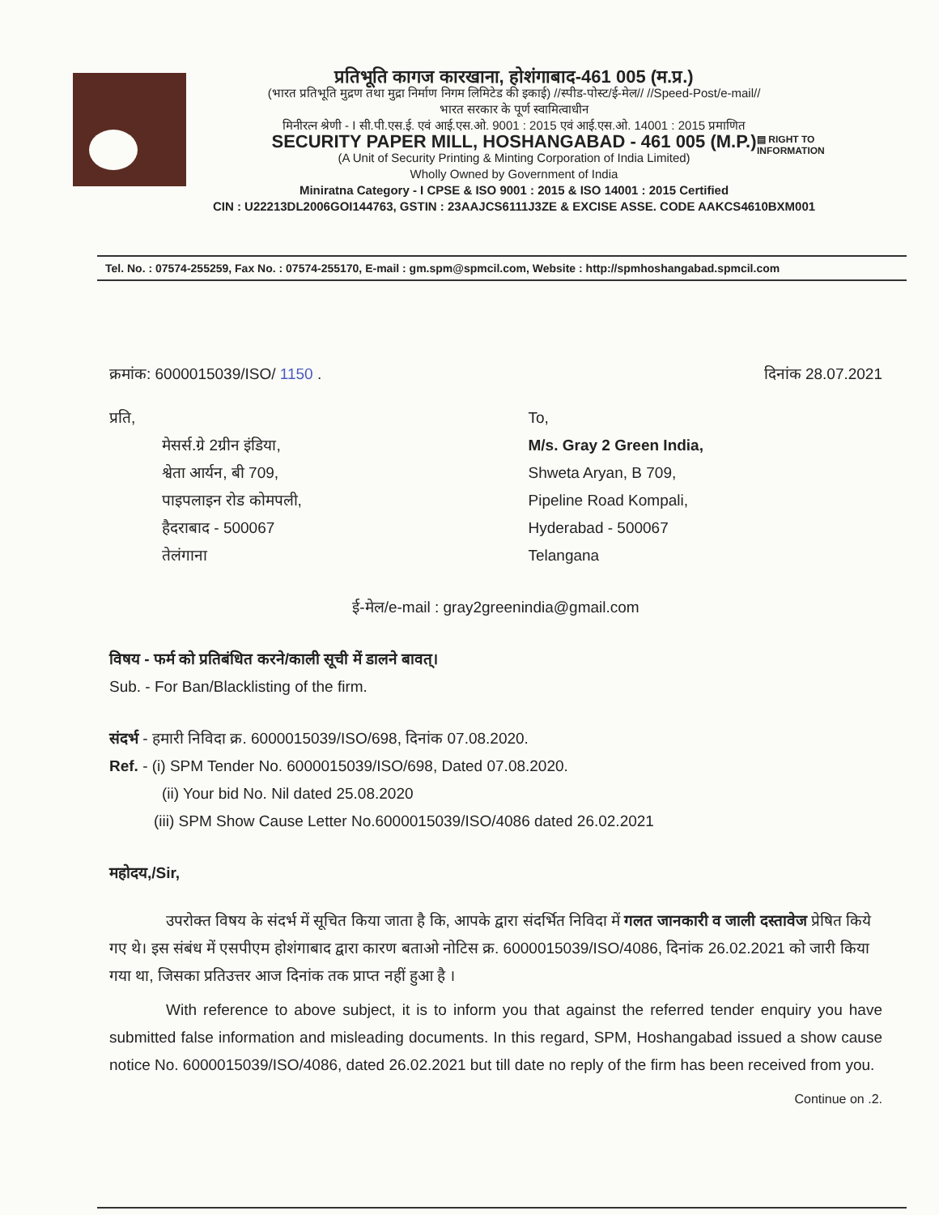प्रतिभूति कागज कारखाना, होशंगाबाद-461 005 (म.प्र.)
(भारत प्रतिभूति मुद्रण तथा मुद्रा निर्माण निगम लिमिटेड की इकाई) //स्पीड-पोस्ट/ई-मेल// //Speed-Post/e-mail//
भारत सरकार के पूर्ण स्वामित्वाधीन
मिनीरत्न श्रेणी - I सी.पी.एस.ई. एवं आई.एस.ओ. 9001 : 2015 एवं आई.एस.ओ. 14001 : 2015 प्रमाणित
SECURITY PAPER MILL, HOSHANGABAD - 461 005 (M.P.)
(A Unit of Security Printing & Minting Corporation of India Limited)
Wholly Owned by Government of India
Miniratna Category - I CPSE & ISO 9001 : 2015 & ISO 14001 : 2015 Certified
CIN : U22213DL2006GOI144763, GSTIN : 23AAJCS6111J3ZE & EXCISE ASSE. CODE AAKCS4610BXM001
▤ RIGHT TO
INFORMATION
Tel. No. : 07574-255259, Fax No. : 07574-255170, E-mail : gm.spm@spmcil.com, Website : http://spmhoshangabad.spmcil.com
क्रमांक: 6000015039/ISO/ 1150 . दिनांक 28.07.2021
प्रति,
मेसर्स.ग्रे 2ग्रीन इंडिया,
श्वेता आर्यन, बी 709,
पाइपलाइन रोड कोमपली,
हैदराबाद - 500067
तेलंगाना
To,
M/s. Gray 2 Green India,
Shweta Aryan, B 709,
Pipeline Road Kompali,
Hyderabad - 500067
Telangana
ई-मेल/e-mail : gray2greenindia@gmail.com
विषय - फर्म को प्रतिबंधित करने/काली सूची में डालने बावत्।
Sub. - For Ban/Blacklisting of the firm.
संदर्भ - हमारी निविदा क्र. 6000015039/ISO/698, दिनांक 07.08.2020.
Ref. - (i) SPM Tender No. 6000015039/ISO/698, Dated 07.08.2020.
(ii) Your bid No. Nil dated 25.08.2020
(iii) SPM Show Cause Letter No.6000015039/ISO/4086 dated 26.02.2021
महोदय,/Sir,
उपरोक्त विषय के संदर्भ में सूचित किया जाता है कि, आपके द्वारा संदर्भित निविदा में गलत जानकारी व जाली दस्तावेज प्रेषित किये गए थे। इस संबंध में एसपीएम होशंगाबाद द्वारा कारण बताओ नोटिस क्र. 6000015039/ISO/4086, दिनांक 26.02.2021 को जारी किया गया था, जिसका प्रतिउत्तर आज दिनांक तक प्राप्त नहीं हुआ है ।
With reference to above subject, it is to inform you that against the referred tender enquiry you have submitted false information and misleading documents. In this regard, SPM, Hoshangabad issued a show cause notice No. 6000015039/ISO/4086, dated 26.02.2021 but till date no reply of the firm has been received from you.
Continue on .2.